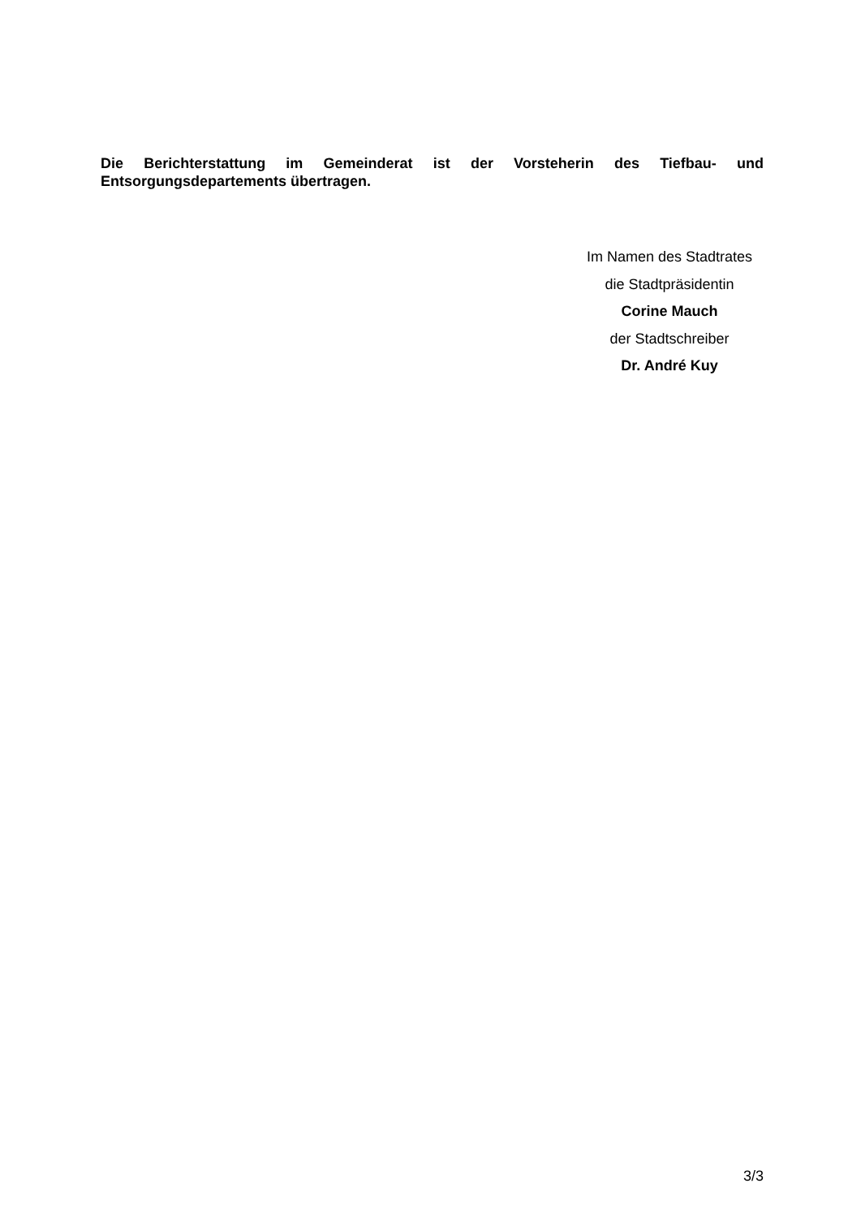Die Berichterstattung im Gemeinderat ist der Vorsteherin des Tiefbau- und Entsorgungsdepartements übertragen.
Im Namen des Stadtrates
die Stadtpräsidentin
Corine Mauch
der Stadtschreiber
Dr. André Kuy
3/3